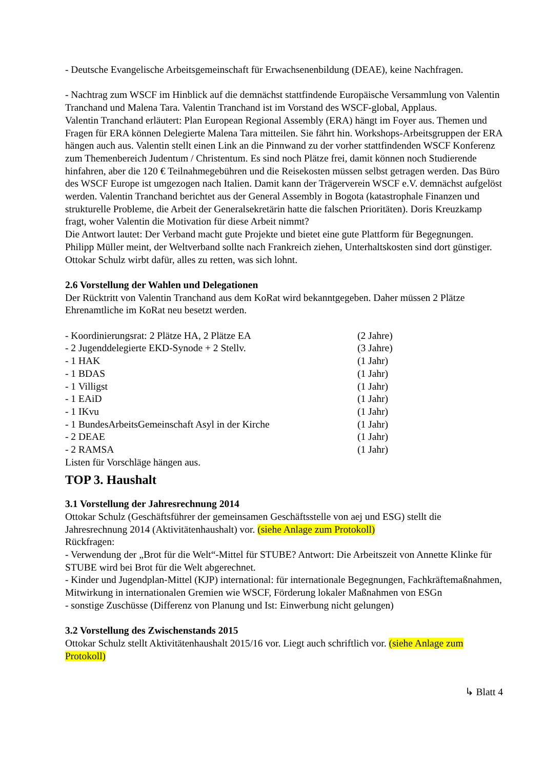- Deutsche Evangelische Arbeitsgemeinschaft für Erwachsenenbildung (DEAE), keine Nachfragen.
- Nachtrag zum WSCF im Hinblick auf die demnächst stattfindende Europäische Versammlung von Valentin Tranchand und Malena Tara. Valentin Tranchand ist im Vorstand des WSCF-global, Applaus.
Valentin Tranchand erläutert: Plan European Regional Assembly (ERA) hängt im Foyer aus. Themen und Fragen für ERA können Delegierte Malena Tara mitteilen. Sie fährt hin. Workshops-Arbeitsgruppen der ERA hängen auch aus. Valentin stellt einen Link an die Pinnwand zu der vorher stattfindenden WSCF Konferenz zum Themenbereich Judentum / Christentum. Es sind noch Plätze frei, damit können noch Studierende hinfahren, aber die 120 € Teilnahmegebühren und die Reisekosten müssen selbst getragen werden. Das Büro des WSCF Europe ist umgezogen nach Italien. Damit kann der Trägerverein WSCF e.V. demnächst aufgelöst werden. Valentin Tranchand berichtet aus der General Assembly in Bogota (katastrophale Finanzen und strukturelle Probleme, die Arbeit der Generalsekretärin hatte die falschen Prioritäten). Doris Kreuzkamp fragt, woher Valentin die Motivation für diese Arbeit nimmt?
Die Antwort lautet: Der Verband macht gute Projekte und bietet eine gute Plattform für Begegnungen. Philipp Müller meint, der Weltverband sollte nach Frankreich ziehen, Unterhaltskosten sind dort günstiger. Ottokar Schulz wirbt dafür, alles zu retten, was sich lohnt.
2.6 Vorstellung der Wahlen und Delegationen
Der Rücktritt von Valentin Tranchand aus dem KoRat wird bekanntgegeben. Daher müssen 2 Plätze Ehrenamtliche im KoRat neu besetzt werden.
- Koordinierungsrat: 2 Plätze HA, 2 Plätze EA (2 Jahre)
- 2 Jugenddelegierte EKD-Synode + 2 Stellv. (3 Jahre)
- 1 HAK (1 Jahr)
- 1 BDAS (1 Jahr)
- 1 Villigst (1 Jahr)
- 1 EAiD (1 Jahr)
- 1 IKvu (1 Jahr)
- 1 BundesArbeitsGemeinschaft Asyl in der Kirche (1 Jahr)
- 2 DEAE (1 Jahr)
- 2 RAMSA (1 Jahr)
Listen für Vorschläge hängen aus.
TOP 3. Haushalt
3.1 Vorstellung der Jahresrechnung 2014
Ottokar Schulz (Geschäftsführer der gemeinsamen Geschäftsstelle von aej und ESG) stellt die Jahresrechnung 2014 (Aktivitätenhaushalt) vor. (siehe Anlage zum Protokoll)
Rückfragen:
- Verwendung der „Brot für die Welt“-Mittel für STUBE? Antwort: Die Arbeitszeit von Annette Klinke für STUBE wird bei Brot für die Welt abgerechnet.
- Kinder und Jugendplan-Mittel (KJP) international: für internationale Begegnungen, Fachkräftemaßnahmen, Mitwirkung in internationalen Gremien wie WSCF, Förderung lokaler Maßnahmen von ESGn
- sonstige Zuschüsse (Differenz von Planung und Ist: Einwerbung nicht gelungen)
3.2 Vorstellung des Zwischenstands 2015
Ottokar Schulz stellt Aktivitätenhaushalt 2015/16 vor. Liegt auch schriftlich vor. (siehe Anlage zum Protokoll)
↳ Blatt 4